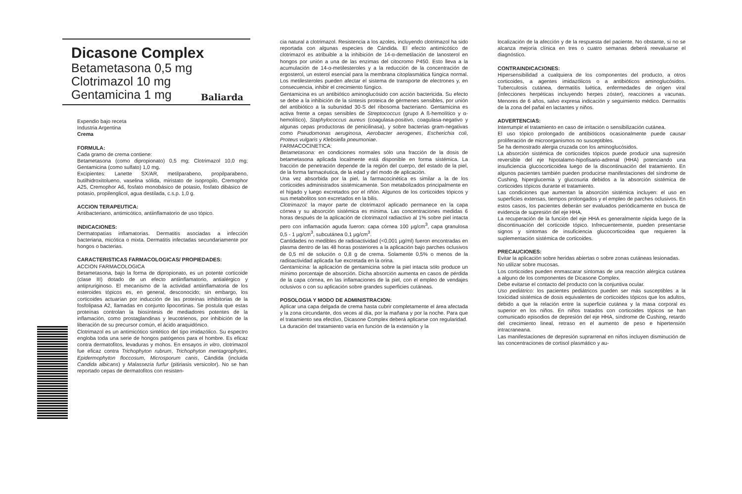Dicasone Complex
Betametasona 0,5 mg
Clotrimazol 10 mg
Gentamicina 1 mg
Baliarda
Expendio bajo receta
Industria Argentina
Crema
FORMULA:
Cada gramo de crema contiene:
Betametasona (como dipropionato) 0,5 mg; Clotrimazol 10,0 mg; Gentamicina (como sulfato) 1,0 mg.
Excipientes: Lanette SX/AR, metilparabeno, propilparabeno, butilhidroxitolueno, vaselina sólida, miristato de isopropilo, Cremophor A25, Cremophor A6, fosfato monobásico de potasio, fosfato dibásico de potasio, propilenglicol, agua destilada, c.s.p. 1,0 g.
ACCION TERAPEUTICA:
Antibacteriano, antimicótico, antiinflamatorio de uso tópico.
INDICACIONES:
Dermatopatías inflamatorias. Dermatitis asociadas a infección bacteriana, micótica o mixta. Dermatitis infectadas secundariamente por hongos o bacterias.
CARACTERISTICAS FARMACOLOGICAS/ PROPIEDADES:
ACCION FARMACOLOGICA
Betametasona, bajo la forma de dipropionato, es un potente corticoide (clase III) dotado de un efecto antiinflamatorio, antialérgico y antipruriginoso. El mecanismo de la actividad antiinflamatoria de los esteroides tópicos es, en general, desconocido; sin embargo, los corticoides actuarían por inducción de las proteínas inhibitorias de la fosfolipasa A2, llamadas en conjunto lipocortinas. Se postula que estas proteínas controlan la biosíntesis de mediadores potentes de la inflamación, como prostaglandinas y leucotrienos, por inhibición de la liberación de su precursor común, el ácido araquidónico.
Clotrimazol es un antimicótico sintético del tipo imidazólico. Su espectro engloba toda una serie de hongos patógenos para el hombre. Es eficaz contra dermatofitos, levaduras y mohos. En ensayos in vitro, clotrimazol fue eficaz contra Trichophyton rubrum, Trichophyton mentagrophytes, Epidermophyton floccosum, Microsporum canis, Cándida (incluida Candida albicans) y Malassezia furfur (pitiriasis versicolor). No se han reportado cepas de dermatofitos con resisten-
cia natural a clotrimazol. Resistencia a los azoles, incluyendo clotrimazol ha sido reportada con algunas especies de Cándida. El efecto antimicótico de clotrimazol es atribuible a la inhibición de 14-α-demetilación de lanosterol en hongos por unión a una de las enzimas del citocromo P450. Esto lleva a la acumulación de 14-α-metilesteroles y a la reducción de la concentración de ergosterol, un esterol esencial para la membrana citoplasmática fúngica normal. Los metilesteroles pueden afectar el sistema de transporte de electrones y, en consecuencia, inhibir el crecimiento fúngico.
Gentamicina es un antibiótico aminoglucósido con acción bactericida. Su efecto se debe a la inhibición de la síntesis proteica de gérmenes sensibles, por unión del antibiótico a la subunidad 30-S del ribosoma bacteriano. Gentamicina es activa frente a cepas sensibles de Streptococcus (grupo A ß-hemolítico y α-hemolítico), Staphylococcus aureus (coagulasa-positivo, coagulasa-negativo y algunas cepas productoras de penicilinasa), y sobre bacterias gram-negativas como Pseudomonas aeruginosa, Aerobacter aerogenes, Escherichia coli, Proteus vulgaris y Klebsiella pneumoniae.
FARMACOCINETICA:
Betametasona: en condiciones normales sólo una fracción de la dosis de betametasona aplicada localmente está disponible en forma sistémica. La fracción de penetración depende de la región del cuerpo, del estado de la piel, de la forma farmacéutica, de la edad y del modo de aplicación.
Una vez absorbida por la piel, la farmacocinética es similar a la de los corticoides administrados sistémicamente. Son metabolizados principalmente en el hígado y luego excretados por el riñón. Algunos de los corticoides tópicos y sus metabolitos son excretados en la bilis.
Clotrimazol: la mayor parte de clotrimazol aplicado permanece en la capa córnea y su absorción sistémica es mínima. Las concentraciones medidas 6 horas después de la aplicación de clotrimazol radiactivo al 1% sobre piel intacta pero con inflamación aguda fueron: capa córnea 100 µg/cm<sup>3</sup>, capa granulosa 0,5 - 1 µg/cm<sup>3</sup>, subcutánea 0,1 µg/cm<sup>3</sup>.
Cantidades no medibles de radioactividad (<0,001 µg/ml) fueron encontradas en plasma dentro de las 48 horas posteriores a la aplicación bajo parches oclusivos de 0,5 ml de solución o 0,8 g de crema. Solamente 0,5% o menos de la radioactividad aplicada fue excretada en la orina.
Gentamicina: la aplicación de gentamicina sobre la piel intacta sólo produce un mínimo porcentaje de absorción. Dicha absorción aumenta en casos de pérdida de la capa córnea, en las inflamaciones de la piel, con el empleo de vendajes oclusivos o con su aplicación sobre grandes superficies cutáneas.
POSOLOGIA Y MODO DE ADMINISTRACION:
Aplicar una capa delgada de crema hasta cubrir completamente el área afectada y la zona circundante, dos veces al día, por la mañana y por la noche. Para que el tratamiento sea efectivo, Dicasone Complex deberá aplicarse con regularidad.
La duración del tratamiento varía en función de la extensión y la
localización de la afección y de la respuesta del paciente. No obstante, si no se alcanza mejoría clínica en tres o cuatro semanas deberá reevaluarse el diagnóstico.
CONTRAINDICACIONES:
Hipersensibilidad a cualquiera de los componentes del producto, a otros corticoides, a agentes imidazólicos o a antibióticos aminoglucósidos. Tuberculosis cutánea, dermatitis luética, enfermedades de origen viral (infecciones herpéticas incluyendo herpes zóster), reacciones a vacunas. Menores de 6 años, salvo expresa indicación y seguimiento médico. Dermatitis de la zona del pañal en lactantes y niños.
ADVERTENCIAS:
Interrumpir el tratamiento en caso de irritación o sensibilización cutánea.
El uso tópico prolongado de antibióticos ocasionalmente puede causar proliferación de microorganismos no susceptibles.
Se ha demostrado alergia cruzada con los aminoglucósidos.
La absorción sistémica de corticoides tópicos puede producir una supresión reversible del eje hipotalamo-hipofisario-adrenal (HHA) potenciando una insuficiencia glucocorticoidea luego de la discontinuación del tratamiento. En algunos pacientes también pueden producirse manifestaciones del síndrome de Cushing, hiperglucemia y glucosuria debidos a la absorción sistémica de corticoides tópicos durante el tratamiento.
Las condiciones que aumentan la absorción sistémica incluyen: el uso en superficies extensas, tiempos prolongados y el empleo de parches oclusivos. En estos casos, los pacientes deberán ser evaluados periódicamente en busca de evidencia de supresión del eje HHA.
La recuperación de la función del eje HHA es generalmente rápida luego de la discontinuación del corticoide tópico. Infrecuentemente, pueden presentarse signos y síntomas de insuficiencia glucocorticoidea que requieren la suplementación sistémica de corticoides.
PRECAUCIONES:
Evitar la aplicación sobre heridas abiertas o sobre zonas cutáneas lesionadas.
No utilizar sobre mucosas.
Los corticoides pueden enmascarar síntomas de una reacción alérgica cutánea a alguno de los componentes de Dicasone Complex.
Debe evitarse el contacto del producto con la conjuntiva ocular.
Uso pediátrico: los pacientes pediátricos pueden ser más susceptibles a la toxicidad sistémica de dosis equivalentes de corticoides tópicos que los adultos, debido a que la relación entre la superficie cutánea y la masa corporal es superior en los niños. En niños tratados con corticoides tópicos se han comunicado episodios de depresión del eje HHA, síndrome de Cushing, retardo del crecimiento lineal, retraso en el aumento de peso e hipertensión intracraneana.
Las manifestaciones de depresión suprarrenal en niños incluyen disminución de las concentraciones de cortisol plasmático y au-